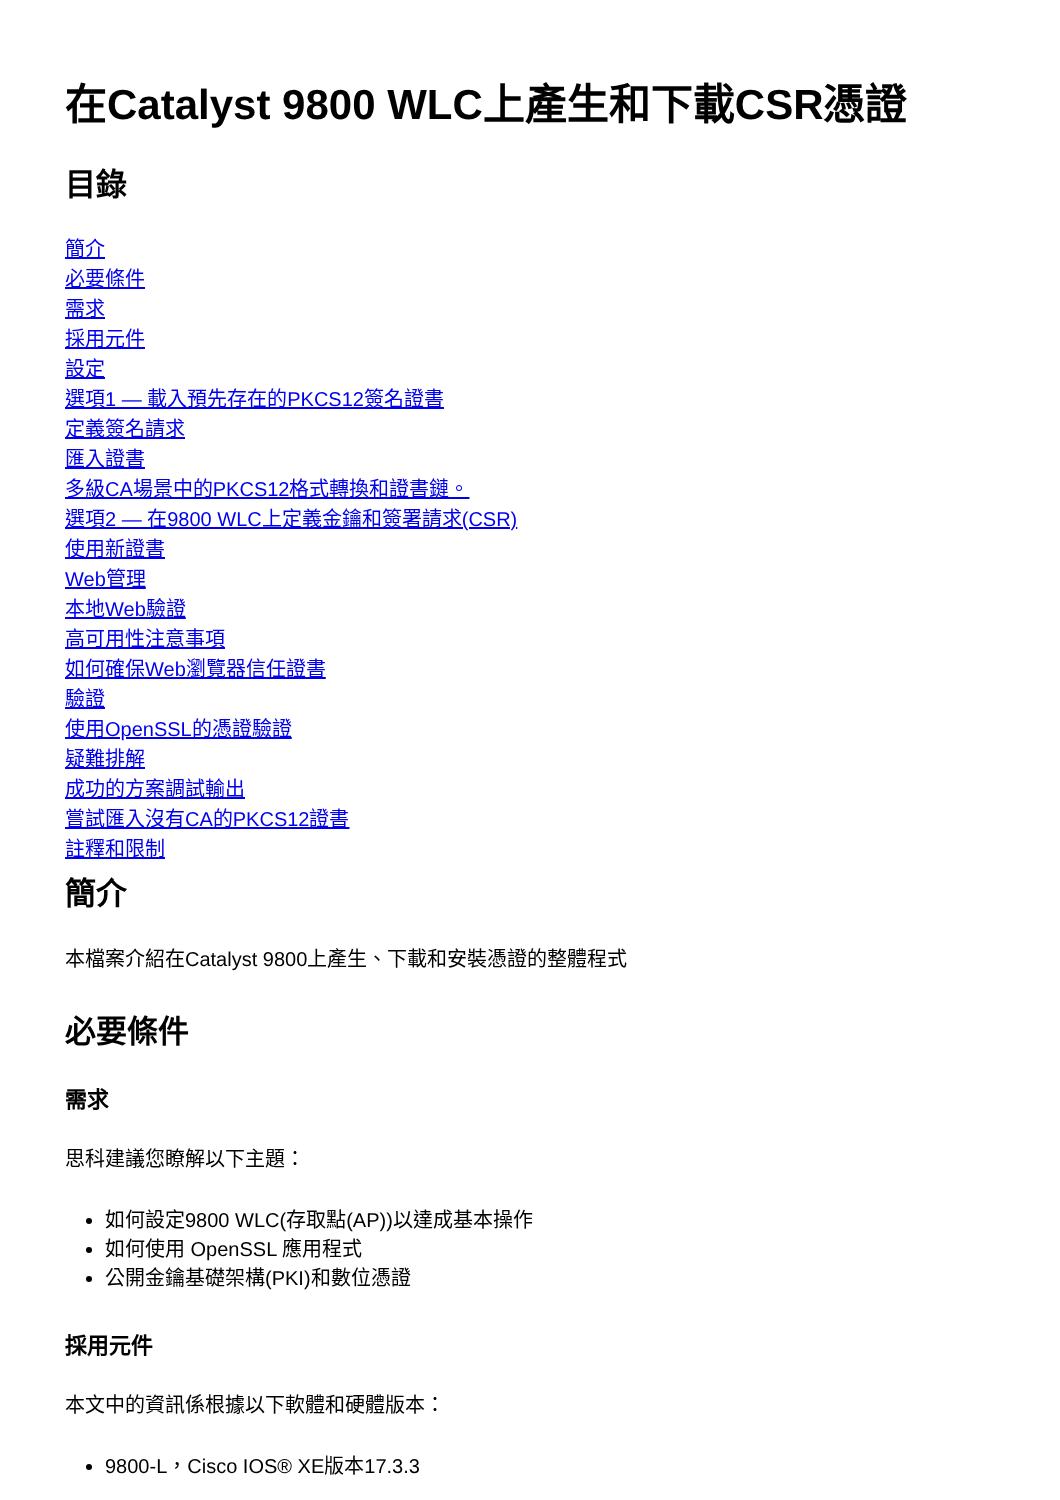在Catalyst 9800 WLC上產生和下載CSR憑證
目錄
簡介
必要條件
需求
採用元件
設定
選項1 — 載入預先存在的PKCS12簽名證書
定義簽名請求
匯入證書
多級CA場景中的PKCS12格式轉換和證書鏈。
選項2 — 在9800 WLC上定義金鑰和簽署請求(CSR)
使用新證書
Web管理
本地Web驗證
高可用性注意事項
如何確保Web瀏覽器信任證書
驗證
使用OpenSSL的憑證驗證
疑難排解
成功的方案調試輸出
嘗試匯入沒有CA的PKCS12證書
註釋和限制
簡介
本檔案介紹在Catalyst 9800上產生、下載和安裝憑證的整體程式
必要條件
需求
思科建議您瞭解以下主題：
如何設定9800 WLC(存取點(AP))以達成基本操作
如何使用 OpenSSL 應用程式
公開金鑰基礎架構(PKI)和數位憑證
採用元件
本文中的資訊係根據以下軟體和硬體版本：
9800-L，Cisco IOS® XE版本17.3.3